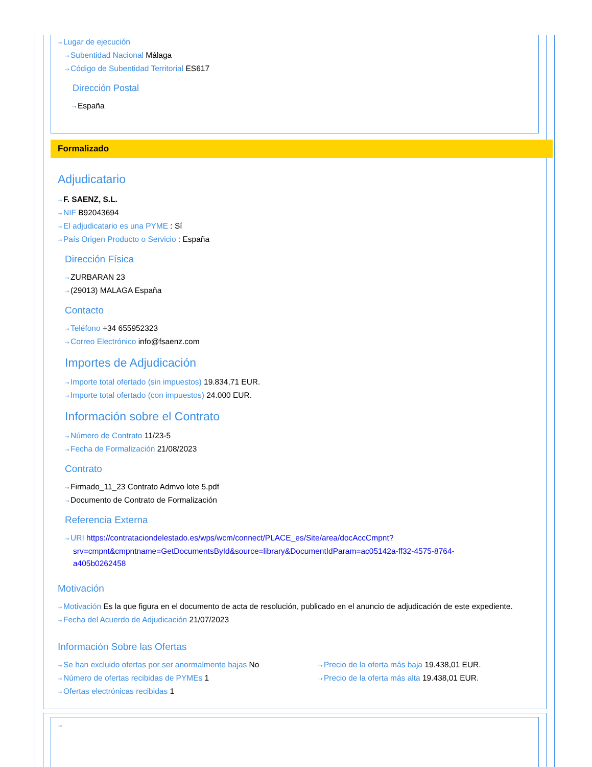⇢ Lugar de ejecución
⇢ Subentidad Nacional Málaga
⇢ Código de Subentidad Territorial ES617
Dirección Postal
⇢ España
Formalizado
Adjudicatario
⇢ F. SAENZ, S.L.
⇢ NIF B92043694
⇢ El adjudicatario es una PYME : Sí
⇢ País Origen Producto o Servicio : España
Dirección Física
⇢ ZURBARAN 23
⇢ (29013) MALAGA España
Contacto
⇢ Teléfono +34 655952323
⇢ Correo Electrónico info@fsaenz.com
Importes de Adjudicación
⇢ Importe total ofertado (sin impuestos) 19.834,71 EUR.
⇢ Importe total ofertado (con impuestos) 24.000 EUR.
Información sobre el Contrato
⇢ Número de Contrato 11/23-5
⇢ Fecha de Formalización 21/08/2023
Contrato
⇢ Firmado_11_23 Contrato Admvo lote 5.pdf
⇢ Documento de Contrato de Formalización
Referencia Externa
⇢ URI https://contrataciondelestado.es/wps/wcm/connect/PLACE_es/Site/area/docAccCmpnt?srv=cmpnt&cmpntname=GetDocumentsById&source=library&DocumentIdParam=ac05142a-ff32-4575-8764-a405b0262458
Motivación
⇢ Motivación Es la que figura en el documento de acta de resolución, publicado en el anuncio de adjudicación de este expediente.
⇢ Fecha del Acuerdo de Adjudicación 21/07/2023
Información Sobre las Ofertas
⇢ Se han excluido ofertas por ser anormalmente bajas No
⇢ Número de ofertas recibidas de PYMEs 1
⇢ Ofertas electrónicas recibidas 1
⇢ Precio de la oferta más baja 19.438,01 EUR.
⇢ Precio de la oferta más alta 19.438,01 EUR.
⇢